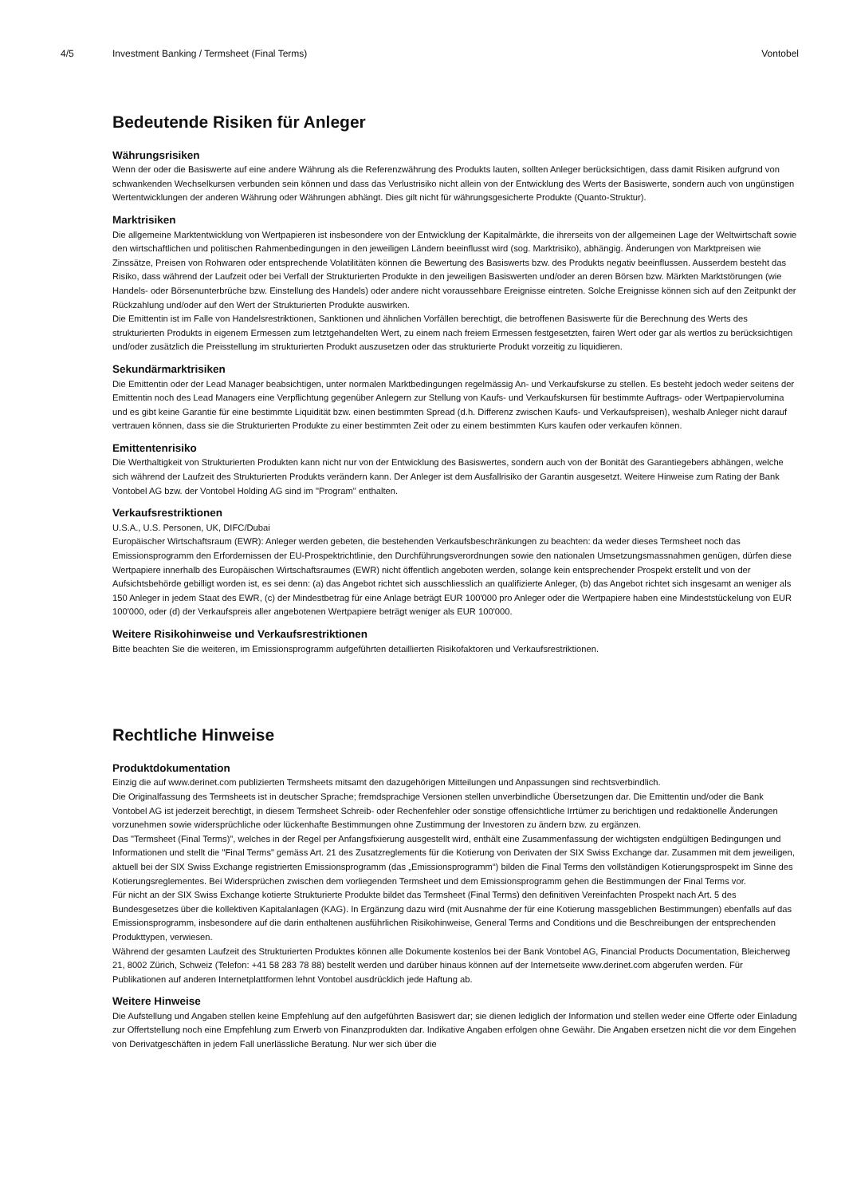4/5 Investment Banking / Termsheet (Final Terms) Vontobel
Bedeutende Risiken für Anleger
Währungsrisiken
Wenn der oder die Basiswerte auf eine andere Währung als die Referenzwährung des Produkts lauten, sollten Anleger berücksichtigen, dass damit Risiken aufgrund von schwankenden Wechselkursen verbunden sein können und dass das Verlustrisiko nicht allein von der Entwicklung des Werts der Basiswerte, sondern auch von ungünstigen Wertentwicklungen der anderen Währung oder Währungen abhängt. Dies gilt nicht für währungsgesicherte Produkte (Quanto-Struktur).
Marktrisiken
Die allgemeine Marktentwicklung von Wertpapieren ist insbesondere von der Entwicklung der Kapitalmärkte, die ihrerseits von der allgemeinen Lage der Weltwirtschaft sowie den wirtschaftlichen und politischen Rahmenbedingungen in den jeweiligen Ländern beeinflusst wird (sog. Marktrisiko), abhängig. Änderungen von Marktpreisen wie Zinssätze, Preisen von Rohwaren oder entsprechende Volatilitäten können die Bewertung des Basiswerts bzw. des Produkts negativ beeinflussen. Ausserdem besteht das Risiko, dass während der Laufzeit oder bei Verfall der Strukturierten Produkte in den jeweiligen Basiswerten und/oder an deren Börsen bzw. Märkten Marktstörungen (wie Handels- oder Börsenunterbrüche bzw. Einstellung des Handels) oder andere nicht voraussehbare Ereignisse eintreten. Solche Ereignisse können sich auf den Zeitpunkt der Rückzahlung und/oder auf den Wert der Strukturierten Produkte auswirken.
Die Emittentin ist im Falle von Handelsrestriktionen, Sanktionen und ähnlichen Vorfällen berechtigt, die betroffenen Basiswerte für die Berechnung des Werts des strukturierten Produkts in eigenem Ermessen zum letztgehandelten Wert, zu einem nach freiem Ermessen festgesetzten, fairen Wert oder gar als wertlos zu berücksichtigen und/oder zusätzlich die Preisstellung im strukturierten Produkt auszusetzen oder das strukturierte Produkt vorzeitig zu liquidieren.
Sekundärmarktrisiken
Die Emittentin oder der Lead Manager beabsichtigen, unter normalen Marktbedingungen regelmässig An- und Verkaufskurse zu stellen. Es besteht jedoch weder seitens der Emittentin noch des Lead Managers eine Verpflichtung gegenüber Anlegern zur Stellung von Kaufs- und Verkaufskursen für bestimmte Auftrags- oder Wertpapiervolumina und es gibt keine Garantie für eine bestimmte Liquidität bzw. einen bestimmten Spread (d.h. Differenz zwischen Kaufs- und Verkaufspreisen), weshalb Anleger nicht darauf vertrauen können, dass sie die Strukturierten Produkte zu einer bestimmten Zeit oder zu einem bestimmten Kurs kaufen oder verkaufen können.
Emittentenrisiko
Die Werthaltigkeit von Strukturierten Produkten kann nicht nur von der Entwicklung des Basiswertes, sondern auch von der Bonität des Garantiegebers abhängen, welche sich während der Laufzeit des Strukturierten Produkts verändern kann. Der Anleger ist dem Ausfallrisiko der Garantin ausgesetzt. Weitere Hinweise zum Rating der Bank Vontobel AG bzw. der Vontobel Holding AG sind im "Program" enthalten.
Verkaufsrestriktionen
U.S.A., U.S. Personen, UK, DIFC/Dubai
Europäischer Wirtschaftsraum (EWR): Anleger werden gebeten, die bestehenden Verkaufsbeschränkungen zu beachten: da weder dieses Termsheet noch das Emissionsprogramm den Erfordernissen der EU-Prospektrichtlinie, den Durchführungsverordnungen sowie den nationalen Umsetzungsmassnahmen genügen, dürfen diese Wertpapiere innerhalb des Europäischen Wirtschaftsraumes (EWR) nicht öffentlich angeboten werden, solange kein entsprechender Prospekt erstellt und von der Aufsichtsbehörde gebilligt worden ist, es sei denn: (a) das Angebot richtet sich ausschliesslich an qualifizierte Anleger, (b) das Angebot richtet sich insgesamt an weniger als 150 Anleger in jedem Staat des EWR, (c) der Mindestbetrag für eine Anlage beträgt EUR 100'000 pro Anleger oder die Wertpapiere haben eine Mindeststückelung von EUR 100'000, oder (d) der Verkaufspreis aller angebotenen Wertpapiere beträgt weniger als EUR 100'000.
Weitere Risikohinweise und Verkaufsrestriktionen
Bitte beachten Sie die weiteren, im Emissionsprogramm aufgeführten detaillierten Risikofaktoren und Verkaufsrestriktionen.
Rechtliche Hinweise
Produktdokumentation
Einzig die auf www.derinet.com publizierten Termsheets mitsamt den dazugehörigen Mitteilungen und Anpassungen sind rechtsverbindlich.
Die Originalfassung des Termsheets ist in deutscher Sprache; fremdsprachige Versionen stellen unverbindliche Übersetzungen dar. Die Emittentin und/oder die Bank Vontobel AG ist jederzeit berechtigt, in diesem Termsheet Schreib- oder Rechenfehler oder sonstige offensichtliche Irrtümer zu berichtigen und redaktionelle Änderungen vorzunehmen sowie widersprüchliche oder lückenhafte Bestimmungen ohne Zustimmung der Investoren zu ändern bzw. zu ergänzen.
Das "Termsheet (Final Terms)", welches in der Regel per Anfangsfixierung ausgestellt wird, enthält eine Zusammenfassung der wichtigsten endgültigen Bedingungen und Informationen und stellt die "Final Terms" gemäss Art. 21 des Zusatzreglements für die Kotierung von Derivaten der SIX Swiss Exchange dar. Zusammen mit dem jeweiligen, aktuell bei der SIX Swiss Exchange registrierten Emissionsprogramm (das „Emissionsprogramm“) bilden die Final Terms den vollständigen Kotierungsprospekt im Sinne des Kotierungsreglementes. Bei Widersprüchen zwischen dem vorliegenden Termsheet und dem Emissionsprogramm gehen die Bestimmungen der Final Terms vor.
Für nicht an der SIX Swiss Exchange kotierte Strukturierte Produkte bildet das Termsheet (Final Terms) den definitiven Vereinfachten Prospekt nach Art. 5 des Bundesgesetzes über die kollektiven Kapitalanlagen (KAG). In Ergänzung dazu wird (mit Ausnahme der für eine Kotierung massgeblichen Bestimmungen) ebenfalls auf das Emissionsprogramm, insbesondere auf die darin enthaltenen ausführlichen Risikohinweise, General Terms and Conditions und die Beschreibungen der entsprechenden Produkttypen, verwiesen.
Während der gesamten Laufzeit des Strukturierten Produktes können alle Dokumente kostenlos bei der Bank Vontobel AG, Financial Products Documentation, Bleicherweg 21, 8002 Zürich, Schweiz (Telefon: +41 58 283 78 88) bestellt werden und darüber hinaus können auf der Internetseite www.derinet.com abgerufen werden. Für Publikationen auf anderen Internetplattformen lehnt Vontobel ausdrücklich jede Haftung ab.
Weitere Hinweise
Die Aufstellung und Angaben stellen keine Empfehlung auf den aufgeführten Basiswert dar; sie dienen lediglich der Information und stellen weder eine Offerte oder Einladung zur Offertstellung noch eine Empfehlung zum Erwerb von Finanzprodukten dar. Indikative Angaben erfolgen ohne Gewähr. Die Angaben ersetzen nicht die vor dem Eingehen von Derivatgeschäften in jedem Fall unerlässliche Beratung. Nur wer sich über die